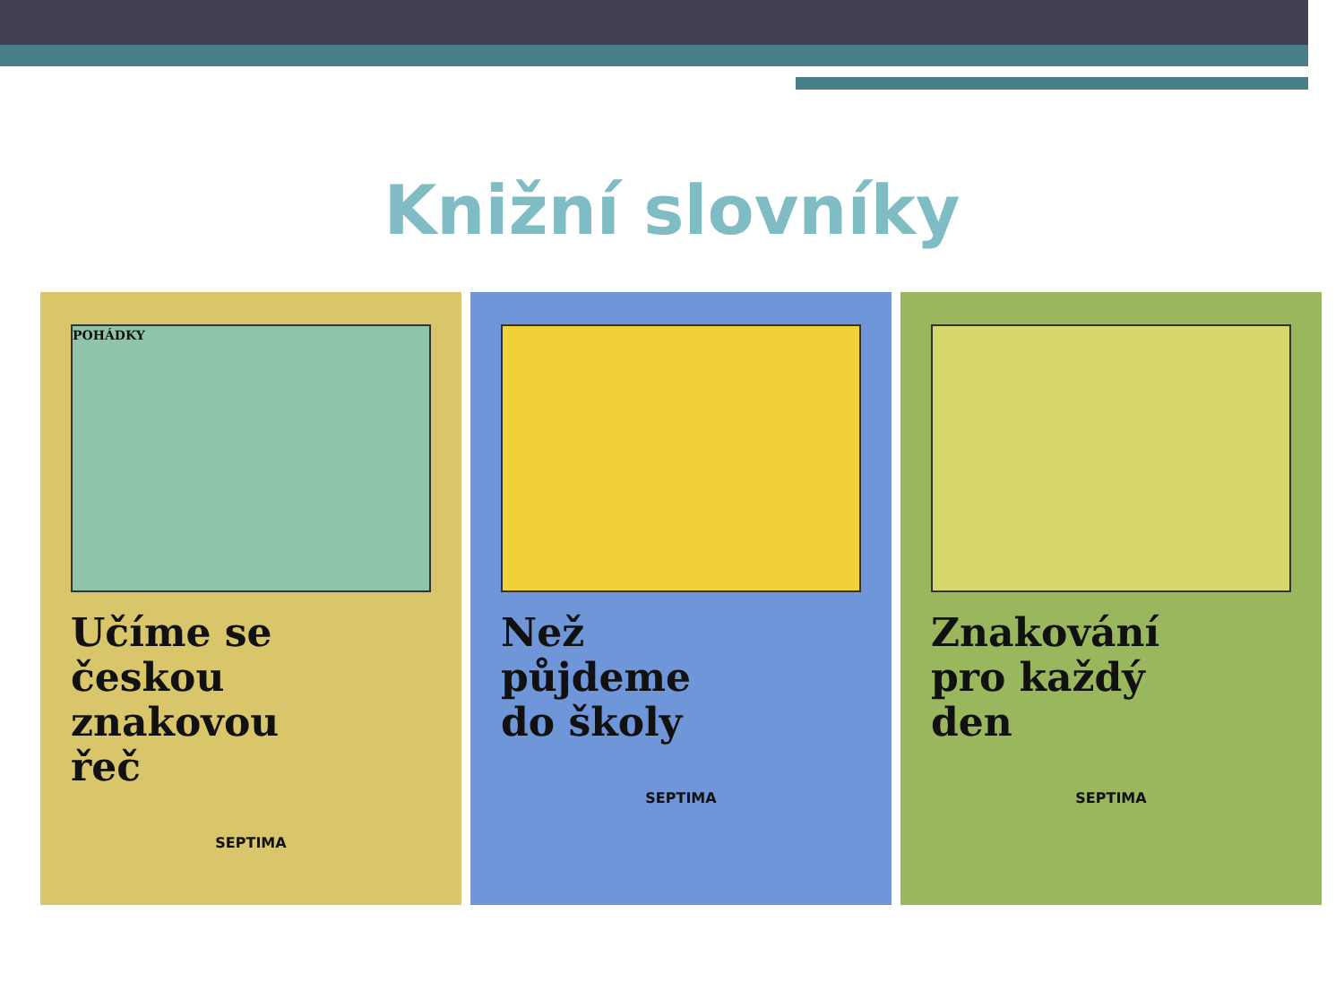Knižní slovníky
POHÁDKY
Učíme se
českou
znakovou
řeč
SEPTIMA
Než
půjdeme
do školy
SEPTIMA
Znakování
pro každý
den
SEPTIMA